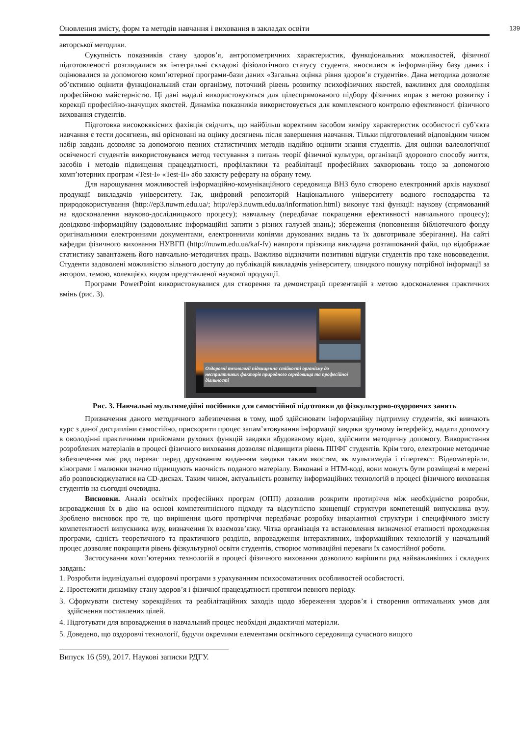Оновлення змісту, форм та методів навчання і виховання в закладах освіти 139
авторської методики.
Сукупність показників стану здоров’я, антропометричних характеристик, функціональних можливостей, фізичної підготовленості розглядалися як інтегральні складові фізіологічного статусу студента, вносилися в інформаційну базу даних і оцінювалися за допомогою комп’ютерної програми-бази даних «Загальна оцінка рівня здоров’я студентів». Дана методика дозволяє об’єктивно оцінити функціональний стан організму, поточний рівень розвитку психофізичних якостей, важливих для оволодіння професійною майстерністю. Ці дані надалі використовуються для цілеспрямованого підбору фізичних вправ з метою розвитку і корекції професійно-значущих якостей. Динаміка показників використовується для комплексного контролю ефективності фізичного виховання студентів.
Підготовка висококякісних фахівців свідчить, що найбільш коректним засобом виміру характеристик особистості суб’єкта навчання є тести досягнень, які орієновані на оцінку досягнень після завершення навчання. Тільки підготовлений відповідним чином набір завдань дозволяє за допомогою певних статистичних методів надійно оцінити знання студентів. Для оцінки валеологічної освіченості студентів використовувався метод тестування з питань теорії фізичної культури, організації здорового способу життя, засобів і методів підвищення працездатності, профілактики та реабілітації професійних захворювань тощо за допомогою комп’ютерних програм «Test-I» «Test-II» або захисту реферату на обрану тему.
Для нарощування можливостей інформаційно-комунікаційного середовища ВНЗ було створено електронний архів наукової продукції викладачів університету. Так, цифровий репозиторій Національного університету водного господарства та природокористування (http://ep3.nuwm.edu.ua/; http://ep3.nuwm.edu.ua/information.html) виконує такі функції: наукову (спрямований на вдосконалення науково-дослідницького процесу); навчальну (передбачає покращення ефективності навчального процесу); довідково-інформаційну (задовольняє інформаційні запити з різних галузей знань); збереження (поповнення бібліотечного фонду оригінальними електронними документами, електронними копіями друкованих видань та їх довготривале зберігання). На сайті кафедри фізичного виховання НУВГП (http://nuwm.edu.ua/kaf-fv) навпроти прізвища викладача розташований файл, що відображає статистику завантажень його навчально-методичних праць. Важливо відзначити позитивні відгуки студентів про таке нововведення. Студенти задоволені можливістю вільного доступу до публікацій викладачів університету, швидкого пошуку потрібної інформації за автором, темою, колекцією, видом представленої наукової продукції.
Програми PowerPoint використовувалися для створення та демонстрації презентацій з метою вдосконалення практичних вмінь (рис. 3).
Оздоровчі технології підвищення стійкості організму до несприятливих факторів природного середовища та професійної діяльності
Рис. 3. Навчальні мультимедійні посібники для самостійної підготовки до фізкультурно-оздоровчих занять
Призначення даного методичного забезпечення в тому, щоб здійснювати інформаційну підтримку студентів, які вивчають курс з даної дисципліни самостійно, прискорити процес запам’ятовування інформації завдяки зручному інтерфейсу, надати допомогу в оволодінні практичними прийомами рухових функцій завдяки вбудованому відео, здійснити методичну допомогу. Використання розроблених матеріалів в процесі фізичного виховання дозволяє підвищити рівень ППФГ студентів. Крім того, електронне методичне забезпечення має ряд переваг перед друкованим виданням завдяки таким якостям, як мультимедіа і гіпертекст. Відеоматеріали, кінограми і малюнки значно підвищують наочність поданого матеріалу. Виконані в HTM-коді, вони можуть бути розміщені в мережі або розповсюджуватися на CD-дисках. Таким чином, актуальність розвитку інформаційних технологій в процесі фізичного виховання студентів на сьогодні очевидна.
Висновки. Аналіз освітніх професійних програм (ОПП) дозволив розкрити протиріччя між необхідністю розробки, впровадження їх в дію на основі компетентнісного підходу та відсутністю концепції структури компетенцій випускника вузу. Зроблено висновок про те, що вирішення цього протиріччя передбачає розробку інваріантної структури і специфічного змісту компетентності випускника вузу, визначення їх взаємозв’язку. Чітка організація та встановлення визначеної етапності проходження програми, єдність теоретичного та практичного розділів, впровадження інтерактивних, інформаційних технологій у навчальний процес дозволяє покращити рівень фізкультурної освіти студентів, створює мотиваційні переваги їх самостійної роботи.
Застосування комп’ютерних технологій в процесі фізичного виховання дозволило вирішити ряд найважливіших і складних завдань:
1. Розробити індивідуальні оздоровчі програми з урахуванням психосоматичних особливостей особистості.
2. Простежити динаміку стану здоров’я і фізичної працездатності протягом певного періоду.
3. Сформувати систему корекційних та реабілітаційних заходів щодо збереження здоров’я і створення оптимальних умов для здійснення поставлених цілей.
4. Підготувати для впровадження в навчальний процес необхідні дидактичні матеріали.
5. Доведено, що оздоровчі технології, будучи окремими елементами освітнього середовища сучасного вищого
Випуск 16 (59), 2017. Наукові записки РДГУ.